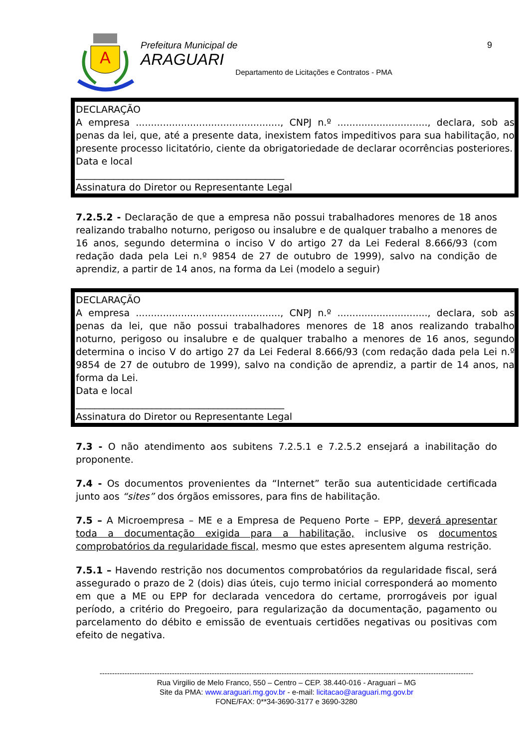A
Prefeitura Municipal de
ARAGUARI
Departamento de Licitações e Contratos - PMA
9
DECLARAÇÃO
A empresa ................................................, CNPJ n.º .............................., declara, sob as penas da lei, que, até a presente data, inexistem fatos impeditivos para sua habilitação, no presente processo licitatório, ciente da obrigatoriedade de declarar ocorrências posteriores.
Data e local
____________________________________________
Assinatura do Diretor ou Representante Legal
7.2.5.2 - Declaração de que a empresa não possui trabalhadores menores de 18 anos realizando trabalho noturno, perigoso ou insalubre e de qualquer trabalho a menores de 16 anos, segundo determina o inciso V do artigo 27 da Lei Federal 8.666/93 (com redação dada pela Lei n.º 9854 de 27 de outubro de 1999), salvo na condição de aprendiz, a partir de 14 anos, na forma da Lei (modelo a seguir)
DECLARAÇÃO
A empresa ................................................, CNPJ n.º .............................., declara, sob as penas da lei, que não possui trabalhadores menores de 18 anos realizando trabalho noturno, perigoso ou insalubre e de qualquer trabalho a menores de 16 anos, segundo determina o inciso V do artigo 27 da Lei Federal 8.666/93 (com redação dada pela Lei n.º 9854 de 27 de outubro de 1999), salvo na condição de aprendiz, a partir de 14 anos, na forma da Lei.
Data e local
____________________________________________
Assinatura do Diretor ou Representante Legal
7.3 - O não atendimento aos subitens 7.2.5.1 e 7.2.5.2 ensejará a inabilitação do proponente.
7.4 - Os documentos provenientes da “Internet” terão sua autenticidade certificada junto aos “sites” dos órgãos emissores, para fins de habilitação.
7.5 – A Microempresa – ME e a Empresa de Pequeno Porte – EPP, deverá apresentar toda a documentação exigida para a habilitação, inclusive os documentos comprobatórios da regularidade fiscal, mesmo que estes apresentem alguma restrição.
7.5.1 – Havendo restrição nos documentos comprobatórios da regularidade fiscal, será assegurado o prazo de 2 (dois) dias úteis, cujo termo inicial corresponderá ao momento em que a ME ou EPP for declarada vencedora do certame, prorrogáveis por igual período, a critério do Pregoeiro, para regularização da documentação, pagamento ou parcelamento do débito e emissão de eventuais certidões negativas ou positivas com efeito de negativa.
------------------------------------------------------------------------------------------------------------------------------------------------------
Rua Virgilio de Melo Franco, 550 – Centro – CEP. 38.440-016 - Araguari – MG
Site da PMA: www.araguari.mg.gov.br - e-mail: licitacao@araguari.mg.gov.br
FONE/FAX: 0**34-3690-3177 e 3690-3280